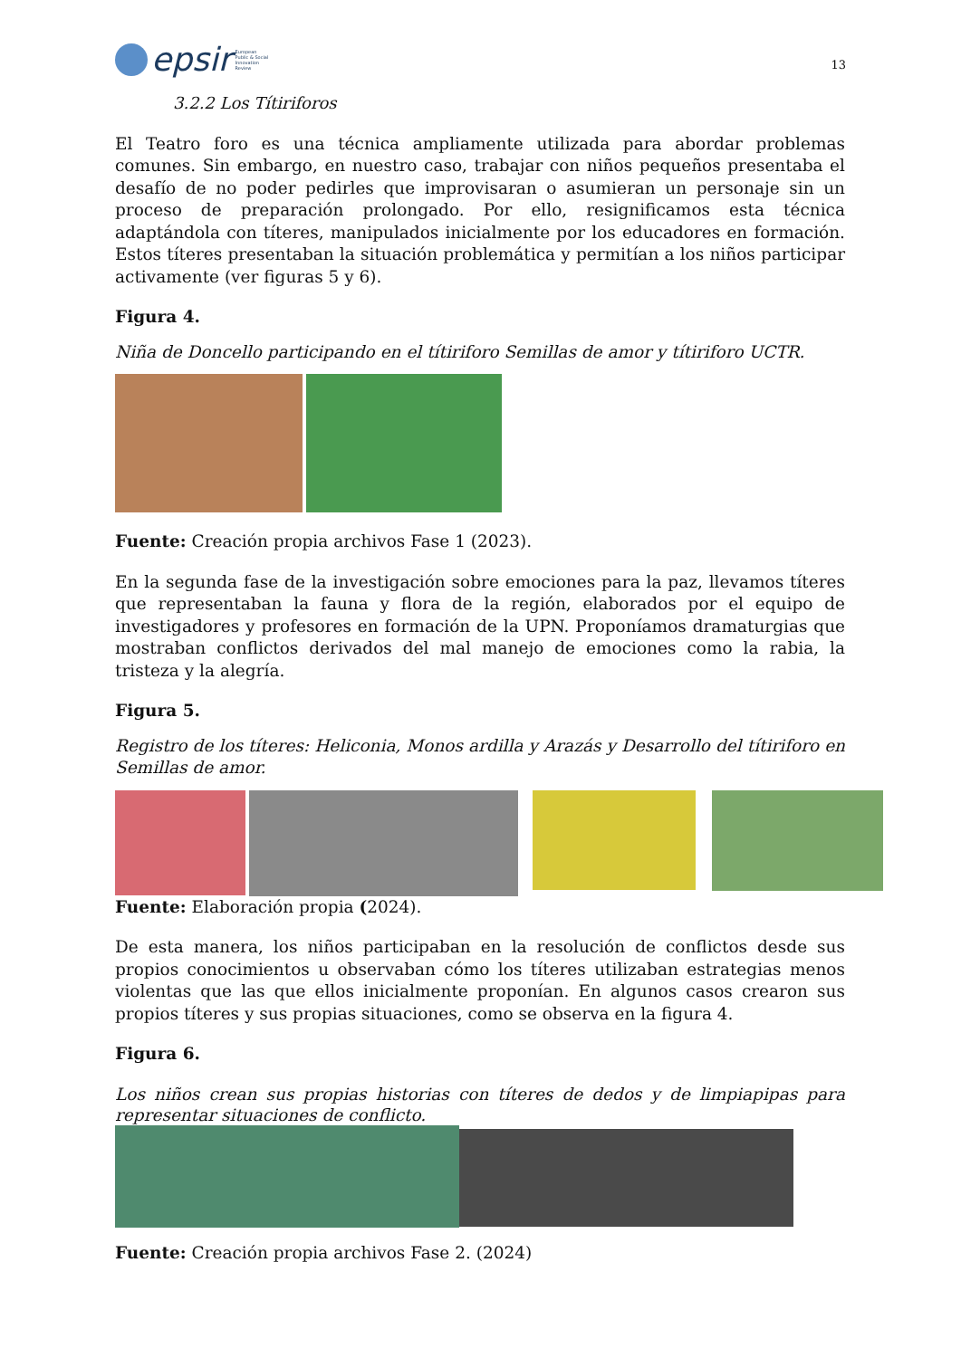epsir European
Public & Social
Innovation
Review
13
3.2.2 Los Títiriforos
El Teatro foro es una técnica ampliamente utilizada para abordar problemas comunes. Sin embargo, en nuestro caso, trabajar con niños pequeños presentaba el desafío de no poder pedirles que improvisaran o asumieran un personaje sin un proceso de preparación prolongado. Por ello, resignificamos esta técnica adaptándola con títeres, manipulados inicialmente por los educadores en formación. Estos títeres presentaban la situación problemática y permitían a los niños participar activamente (ver figuras 5 y 6).
Figura 4.
Niña de Doncello participando en el títiriforo Semillas de amor y títiriforo UCTR.
Fuente: Creación propia archivos Fase 1 (2023).
En la segunda fase de la investigación sobre emociones para la paz, llevamos títeres que representaban la fauna y flora de la región, elaborados por el equipo de investigadores y profesores en formación de la UPN. Proponíamos dramaturgias que mostraban conflictos derivados del mal manejo de emociones como la rabia, la tristeza y la alegría.
Figura 5.
Registro de los títeres: Heliconia, Monos ardilla y Arazás y Desarrollo del títiriforo en Semillas de amor.
Fuente: Elaboración propia (2024).
De esta manera, los niños participaban en la resolución de conflictos desde sus propios conocimientos u observaban cómo los títeres utilizaban estrategias menos violentas que las que ellos inicialmente proponían. En algunos casos crearon sus propios títeres y sus propias situaciones, como se observa en la figura 4.
Figura 6.
Los niños crean sus propias historias con títeres de dedos y de limpiapipas para representar situaciones de conflicto.
Fuente: Creación propia archivos Fase 2. (2024)